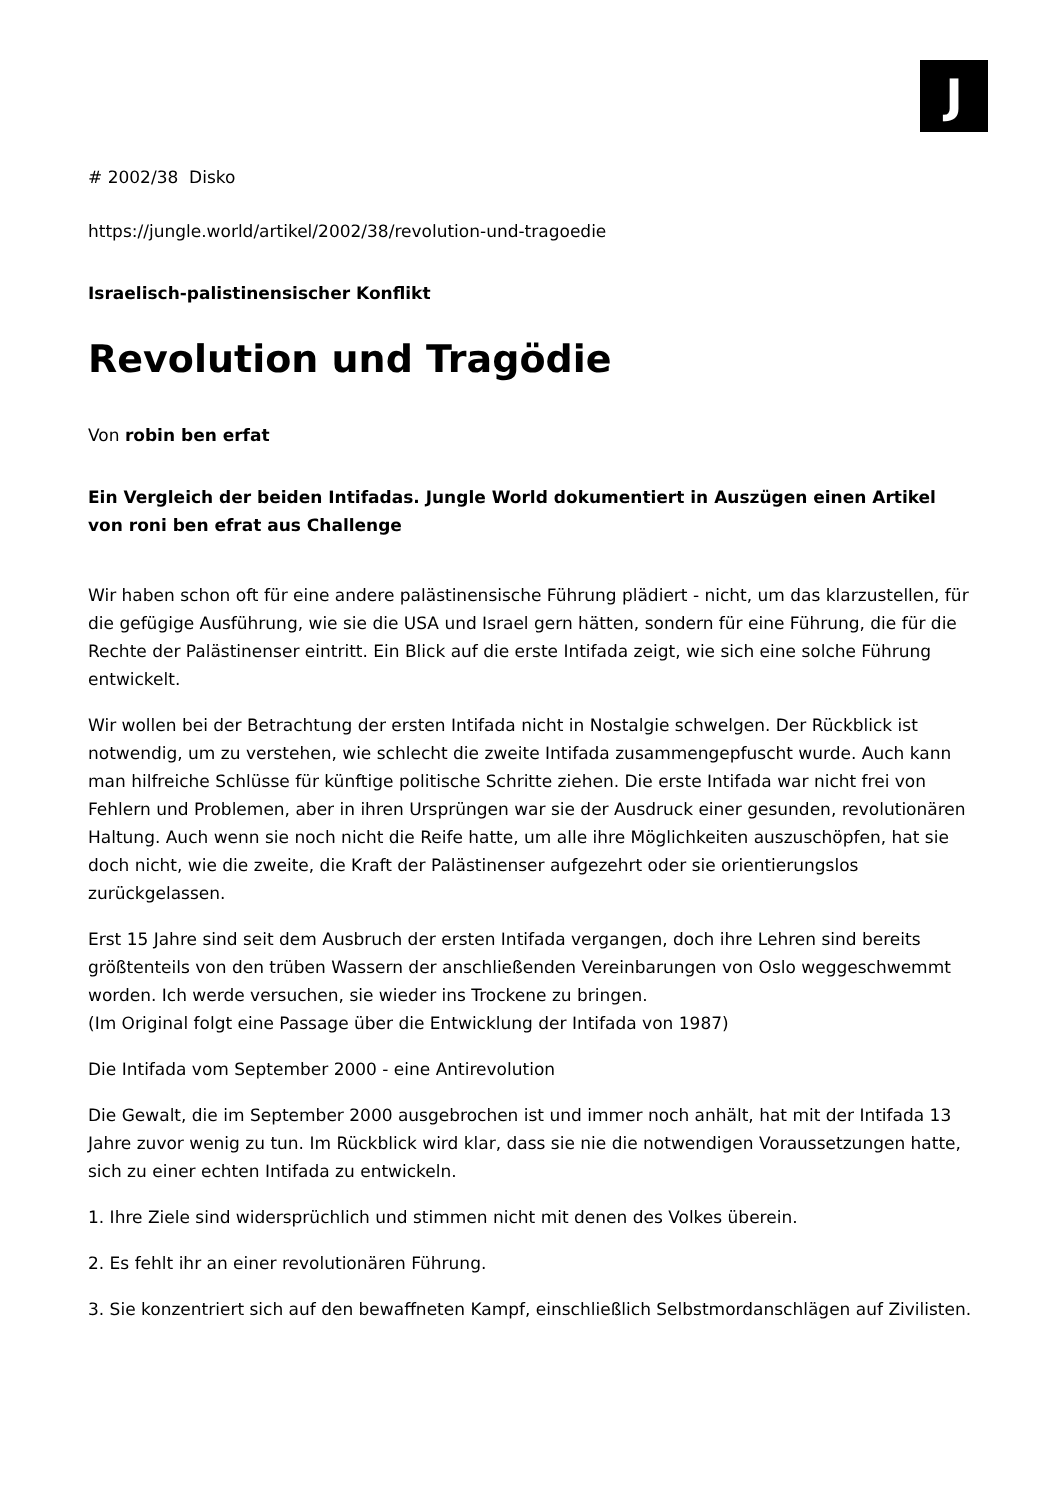J
# 2002/38 Disko
https://jungle.world/artikel/2002/38/revolution-und-tragoedie
Israelisch-palistinensischer Konflikt
Revolution und Tragödie
Von robin ben erfat
Ein Vergleich der beiden Intifadas. Jungle World dokumentiert in Auszügen einen Artikel von roni ben efrat aus Challenge
Wir haben schon oft für eine andere palästinensische Führung plädiert - nicht, um das klarzustellen, für die gefügige Ausführung, wie sie die USA und Israel gern hätten, sondern für eine Führung, die für die Rechte der Palästinenser eintritt. Ein Blick auf die erste Intifada zeigt, wie sich eine solche Führung entwickelt.
Wir wollen bei der Betrachtung der ersten Intifada nicht in Nostalgie schwelgen. Der Rückblick ist notwendig, um zu verstehen, wie schlecht die zweite Intifada zusammengepfuscht wurde. Auch kann man hilfreiche Schlüsse für künftige politische Schritte ziehen. Die erste Intifada war nicht frei von Fehlern und Problemen, aber in ihren Ursprüngen war sie der Ausdruck einer gesunden, revolutionären Haltung. Auch wenn sie noch nicht die Reife hatte, um alle ihre Möglichkeiten auszuschöpfen, hat sie doch nicht, wie die zweite, die Kraft der Palästinenser aufgezehrt oder sie orientierungslos zurückgelassen.
Erst 15 Jahre sind seit dem Ausbruch der ersten Intifada vergangen, doch ihre Lehren sind bereits größtenteils von den trüben Wassern der anschließenden Vereinbarungen von Oslo weggeschwemmt worden. Ich werde versuchen, sie wieder ins Trockene zu bringen.
(Im Original folgt eine Passage über die Entwicklung der Intifada von 1987)
Die Intifada vom September 2000 - eine Antirevolution
Die Gewalt, die im September 2000 ausgebrochen ist und immer noch anhält, hat mit der Intifada 13 Jahre zuvor wenig zu tun. Im Rückblick wird klar, dass sie nie die notwendigen Voraussetzungen hatte, sich zu einer echten Intifada zu entwickeln.
1. Ihre Ziele sind widersprüchlich und stimmen nicht mit denen des Volkes überein.
2. Es fehlt ihr an einer revolutionären Führung.
3. Sie konzentriert sich auf den bewaffneten Kampf, einschließlich Selbstmordanschlägen auf Zivilisten.